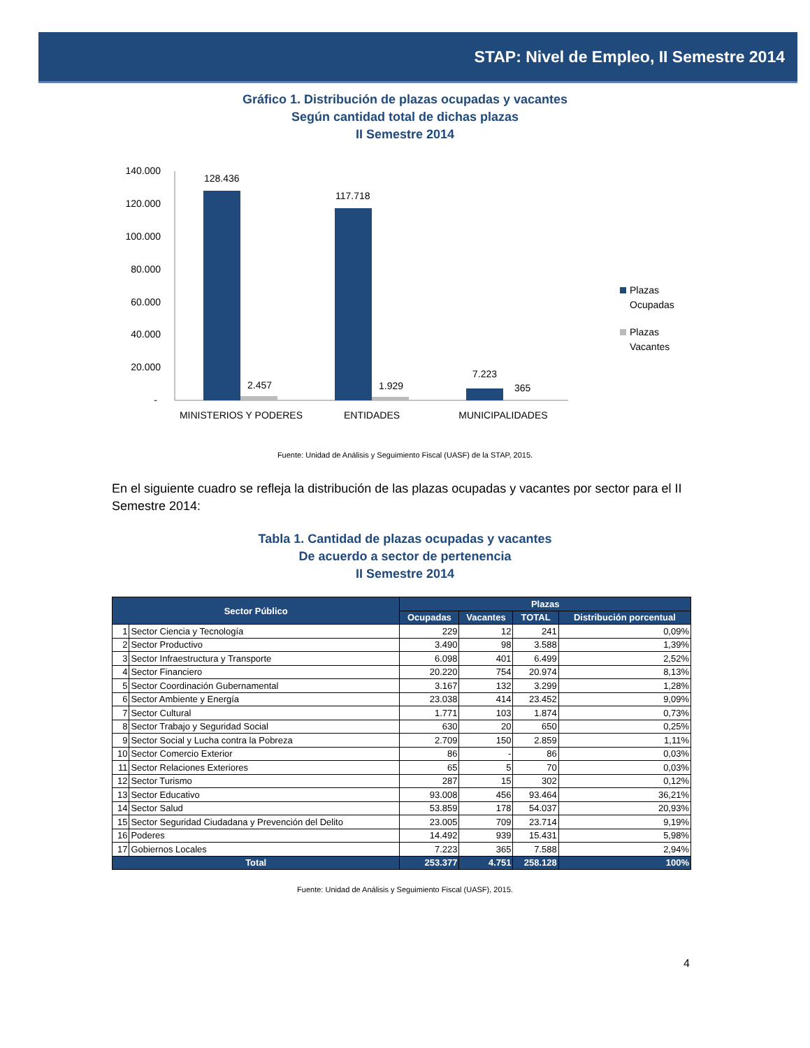STAP: Nivel de Empleo, II Semestre 2014
Gráfico 1. Distribución de plazas ocupadas y vacantes
Según cantidad total de dichas plazas
II Semestre 2014
140.000
120.000
100.000
80.000
60.000
40.000
20.000
-
128.436
2.457
117.718
1.929
7.223
365
MINISTERIOS Y PODERES
ENTIDADES
MUNICIPALIDADES
Plazas
Ocupadas
Plazas
Vacantes
Fuente: Unidad de Análisis y Seguimiento Fiscal (UASF) de la STAP, 2015.
En el siguiente cuadro se refleja la distribución de las plazas ocupadas y vacantes por sector para el II Semestre 2014:
Tabla 1. Cantidad de plazas ocupadas y vacantes
De acuerdo a sector de pertenencia
II Semestre 2014
| Sector Público | | Plazas | | | |
| --- | --- | --- | --- | --- | --- |
| | | Ocupadas | Vacantes | TOTAL | Distribución porcentual |
| 1 | Sector Ciencia y Tecnología | 229 | 12 | 241 | 0,09% |
| 2 | Sector Productivo | 3.490 | 98 | 3.588 | 1,39% |
| 3 | Sector Infraestructura y Transporte | 6.098 | 401 | 6.499 | 2,52% |
| 4 | Sector Financiero | 20.220 | 754 | 20.974 | 8,13% |
| 5 | Sector Coordinación Gubernamental | 3.167 | 132 | 3.299 | 1,28% |
| 6 | Sector Ambiente y Energía | 23.038 | 414 | 23.452 | 9,09% |
| 7 | Sector Cultural | 1.771 | 103 | 1.874 | 0,73% |
| 8 | Sector Trabajo y Seguridad Social | 630 | 20 | 650 | 0,25% |
| 9 | Sector Social y Lucha contra la Pobreza | 2.709 | 150 | 2.859 | 1,11% |
| 10 | Sector Comercio Exterior | 86 | - | 86 | 0,03% |
| 11 | Sector Relaciones Exteriores | 65 | 5 | 70 | 0,03% |
| 12 | Sector Turismo | 287 | 15 | 302 | 0,12% |
| 13 | Sector Educativo | 93.008 | 456 | 93.464 | 36,21% |
| 14 | Sector Salud | 53.859 | 178 | 54.037 | 20,93% |
| 15 | Sector Seguridad Ciudadana y Prevención del Delito | 23.005 | 709 | 23.714 | 9,19% |
| 16 | Poderes | 14.492 | 939 | 15.431 | 5,98% |
| 17 | Gobiernos Locales | 7.223 | 365 | 7.588 | 2,94% |
| Total | | 253.377 | 4.751 | 258.128 | 100% |
Fuente: Unidad de Análisis y Seguimiento Fiscal (UASF), 2015.
4